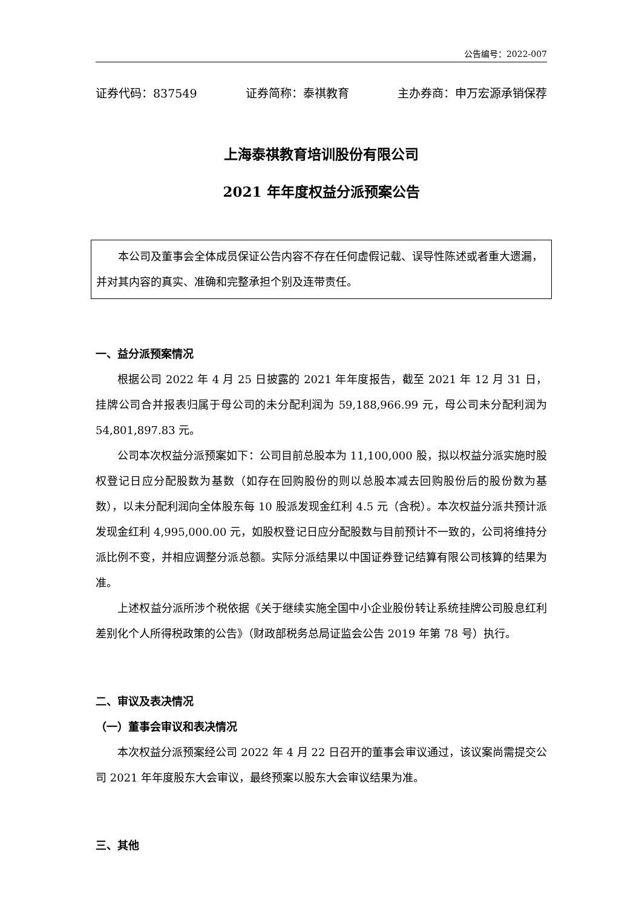公告编号：2022-007
证券代码：837549 证券简称：泰祺教育 主办券商：申万宏源承销保荐
上海泰祺教育培训股份有限公司
2021 年年度权益分派预案公告
本公司及董事会全体成员保证公告内容不存在任何虚假记载、误导性陈述或者重大遗漏，并对其内容的真实、准确和完整承担个别及连带责任。
一、益分派预案情况
根据公司 2022 年 4 月 25 日披露的 2021 年年度报告，截至 2021 年 12 月 31 日，挂牌公司合并报表归属于母公司的未分配利润为 59,188,966.99 元，母公司未分配利润为 54,801,897.83 元。
公司本次权益分派预案如下：公司目前总股本为 11,100,000 股，拟以权益分派实施时股权登记日应分配股数为基数（如存在回购股份的则以总股本减去回购股份后的股份数为基数），以未分配利润向全体股东每 10 股派发现金红利 4.5 元（含税）。本次权益分派共预计派发现金红利 4,995,000.00 元，如股权登记日应分配股数与目前预计不一致的，公司将维持分派比例不变，并相应调整分派总额。实际分派结果以中国证券登记结算有限公司核算的结果为准。
上述权益分派所涉个税依据《关于继续实施全国中小企业股份转让系统挂牌公司股息红利差别化个人所得税政策的公告》（财政部税务总局证监会公告 2019 年第 78 号）执行。
二、审议及表决情况
（一）董事会审议和表决情况
本次权益分派预案经公司 2022 年 4 月 22 日召开的董事会审议通过，该议案尚需提交公司 2021 年年度股东大会审议，最终预案以股东大会审议结果为准。
三、其他